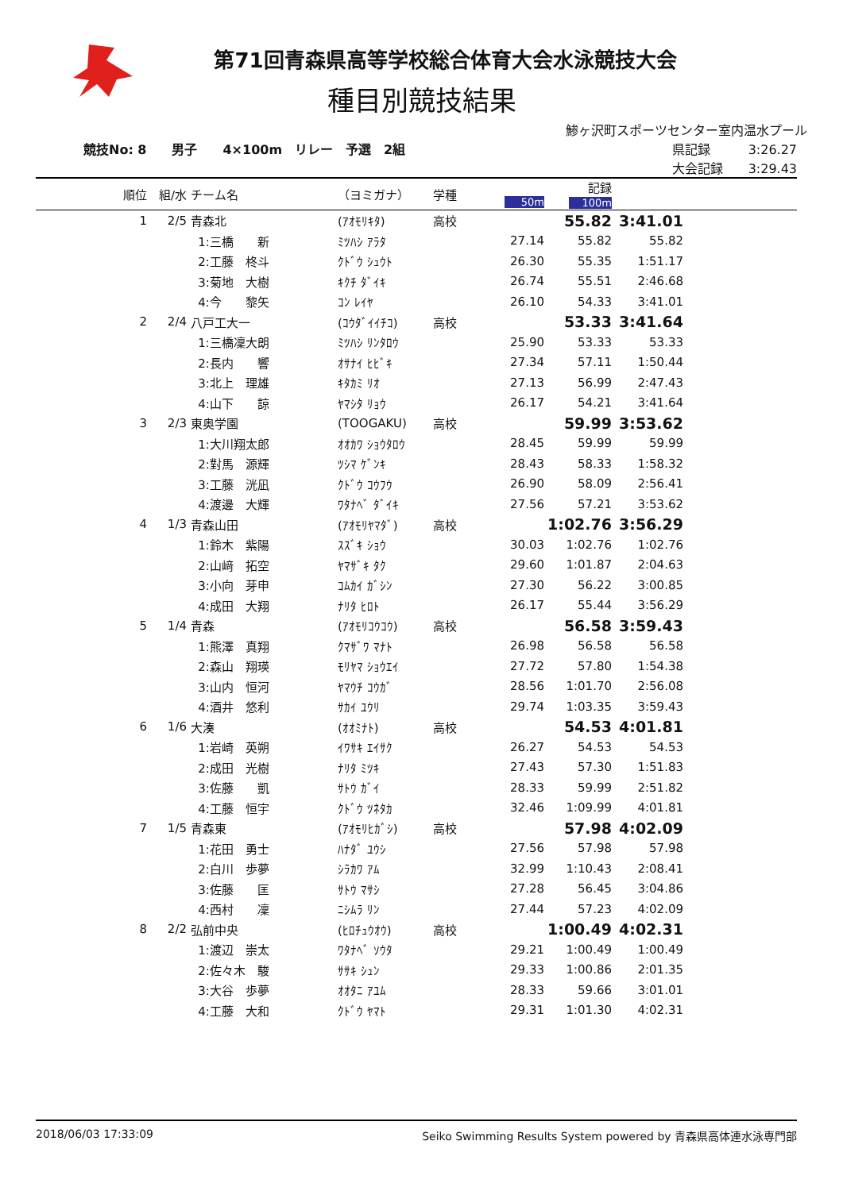第71回青森県高等学校総合体育大会水泳競技大会
種目別競技結果
鯵ヶ沢町スポーツセンター室内温水プール
競技No: 8　　男子　　4×100m　リレー　予選　2組
県記録　　　3:26.27
大会記録　　3:29.43
| 順位 | 組/水 | チーム名 | （ヨミガナ） | 学種 | 50m | 記録 100m | | |
| 1 | 2/5 | 青森北 | (ｱｵﾓﾘｷﾀ) | 高校 | | 55.82 | 3:41.01 | |
| | | 1:三橋 新 | ﾐﾂﾊｼ ｱﾗﾀ | | 27.14 | 55.82 | 55.82 | |
| | | 2:工藤 柊斗 | ｸﾄﾞｳ ｼｭｳﾄ | | 26.30 | 55.35 | 1:51.17 | |
| | | 3:菊地 大樹 | ｷｸﾁ ﾀﾞｲｷ | | 26.74 | 55.51 | 2:46.68 | |
| | | 4:今 黎矢 | ｺﾝ ﾚｲﾔ | | 26.10 | 54.33 | 3:41.01 | |
| 2 | 2/4 | 八戸工大一 | (ｺｳﾀﾞｲｲﾁｺ) | 高校 | | 53.33 | 3:41.64 | |
| | | 1:三橋凜大朗 | ﾐﾂﾊｼ ﾘﾝﾀﾛｳ | | 25.90 | 53.33 | 53.33 | |
| | | 2:長内 響 | ｵｻﾅｲ ﾋﾋﾞｷ | | 27.34 | 57.11 | 1:50.44 | |
| | | 3:北上 理雄 | ｷﾀｶﾐ ﾘｵ | | 27.13 | 56.99 | 2:47.43 | |
| | | 4:山下 諒 | ﾔﾏｼﾀ ﾘｮｳ | | 26.17 | 54.21 | 3:41.64 | |
| 3 | 2/3 | 東奥学園 | (TOOGAKU) | 高校 | | 59.99 | 3:53.62 | |
| | | 1:大川翔太郎 | ｵｵｶﾜ ｼｮｳﾀﾛｳ | | 28.45 | 59.99 | 59.99 | |
| | | 2:對馬 源輝 | ﾂｼﾏ ｹﾞﾝｷ | | 28.43 | 58.33 | 1:58.32 | |
| | | 3:工藤 洸凪 | ｸﾄﾞｳ ｺｳﾌｳ | | 26.90 | 58.09 | 2:56.41 | |
| | | 4:渡邊 大輝 | ﾜﾀﾅﾍﾞ ﾀﾞｲｷ | | 27.56 | 57.21 | 3:53.62 | |
| 4 | 1/3 | 青森山田 | (ｱｵﾓﾘﾔﾏﾀﾞ) | 高校 | | 1:02.76 | 3:56.29 | |
| | | 1:鈴木 紫陽 | ｽｽﾞｷ ｼｮｳ | | 30.03 | 1:02.76 | 1:02.76 | |
| | | 2:山﨑 拓空 | ﾔﾏｻﾞｷ ﾀｸ | | 29.60 | 1:01.87 | 2:04.63 | |
| | | 3:小向 芽申 | ｺﾑｶｲ ｶﾞｼﾝ | | 27.30 | 56.22 | 3:00.85 | |
| | | 4:成田 大翔 | ﾅﾘﾀ ﾋﾛﾄ | | 26.17 | 55.44 | 3:56.29 | |
| 5 | 1/4 | 青森 | (ｱｵﾓﾘｺｳｺｳ) | 高校 | | 56.58 | 3:59.43 | |
| | | 1:熊澤 真翔 | ｸﾏｻﾞﾜ ﾏﾅﾄ | | 26.98 | 56.58 | 56.58 | |
| | | 2:森山 翔瑛 | ﾓﾘﾔﾏ ｼｮｳｴｲ | | 27.72 | 57.80 | 1:54.38 | |
| | | 3:山内 恒河 | ﾔﾏｳﾁ ｺｳｶﾞ | | 28.56 | 1:01.70 | 2:56.08 | |
| | | 4:酒井 悠利 | ｻｶｲ ﾕｳﾘ | | 29.74 | 1:03.35 | 3:59.43 | |
| 6 | 1/6 | 大湊 | (ｵｵﾐﾅﾄ) | 高校 | | 54.53 | 4:01.81 | |
| | | 1:岩崎 英朔 | ｲﾜｻｷ ｴｲｻｸ | | 26.27 | 54.53 | 54.53 | |
| | | 2:成田 光樹 | ﾅﾘﾀ ﾐﾂｷ | | 27.43 | 57.30 | 1:51.83 | |
| | | 3:佐藤 凱 | ｻﾄｳ ｶﾞｲ | | 28.33 | 59.99 | 2:51.82 | |
| | | 4:工藤 恒宇 | ｸﾄﾞｳ ﾂﾈﾀｶ | | 32.46 | 1:09.99 | 4:01.81 | |
| 7 | 1/5 | 青森東 | (ｱｵﾓﾘﾋｶﾞｼ) | 高校 | | 57.98 | 4:02.09 | |
| | | 1:花田 勇士 | ﾊﾅﾀﾞ ﾕｳｼ | | 27.56 | 57.98 | 57.98 | |
| | | 2:白川 歩夢 | ｼﾗｶﾜ ｱﾑ | | 32.99 | 1:10.43 | 2:08.41 | |
| | | 3:佐藤 匡 | ｻﾄｳ ﾏｻｼ | | 27.28 | 56.45 | 3:04.86 | |
| | | 4:西村 凜 | ﾆｼﾑﾗ ﾘﾝ | | 27.44 | 57.23 | 4:02.09 | |
| 8 | 2/2 | 弘前中央 | (ﾋﾛﾁｭｳｵｳ) | 高校 | | 1:00.49 | 4:02.31 | |
| | | 1:渡辺 崇太 | ﾜﾀﾅﾍﾞ ｿｳﾀ | | 29.21 | 1:00.49 | 1:00.49 | |
| | | 2:佐々木 駿 | ｻｻｷ ｼｭﾝ | | 29.33 | 1:00.86 | 2:01.35 | |
| | | 3:大谷 歩夢 | ｵｵﾀﾆ ｱﾕﾑ | | 28.33 | 59.66 | 3:01.01 | |
| | | 4:工藤 大和 | ｸﾄﾞｳ ﾔﾏﾄ | | 29.31 | 1:01.30 | 4:02.31 | |
2018/06/03 17:33:09 Seiko Swimming Results System powered by 青森県高体連水泳専門部